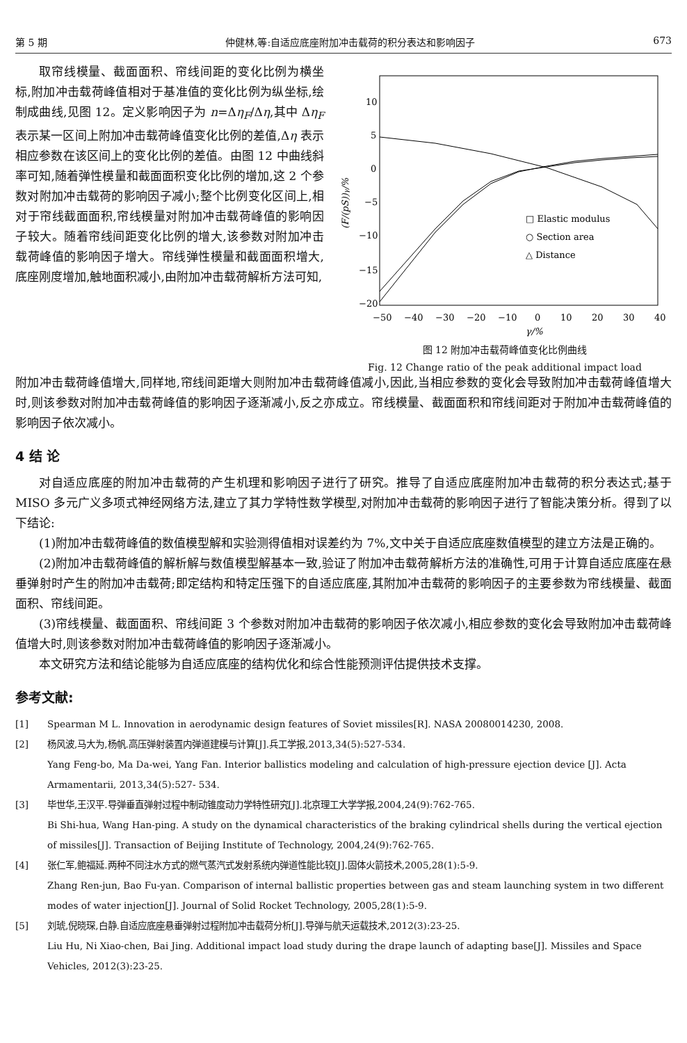第 5 期 仲健林,等:自适应底座附加冲击载荷的积分表达和影响因子 673
取帘线模量、截面面积、帘线间距的变化比例为横坐标,附加冲击载荷峰值相对于基准值的变化比例为纵坐标,绘制成曲线,见图 12。定义影响因子为 n=Δη<sub>F</sub>/Δη,其中 Δη<sub>F</sub> 表示某一区间上附加冲击载荷峰值变化比例的差值,Δη 表示相应参数在该区间上的变化比例的差值。由图 12 中曲线斜率可知,随着弹性模量和截面面积变化比例的增加,这 2 个参数对附加冲击载荷的影响因子减小;整个比例变化区间上,相对于帘线截面面积,帘线模量对附加冲击载荷峰值的影响因子较大。随着帘线间距变化比例的增大,该参数对附加冲击载荷峰值的影响因子增大。帘线弹性模量和截面面积增大,底座刚度增加,触地面积减小,由附加冲击载荷解析方法可知,
10
5
0
−5
−10
−15
−20
−50
−40
−30
−20
−10
0
10
20
30
40
γ/%
(F/(pS))γ/%
□ Elastic modulus
○ Section area
△ Distance
图 12 附加冲击载荷峰值变化比例曲线
Fig. 12 Change ratio of the peak additional impact load
附加冲击载荷峰值增大,同样地,帘线间距增大则附加冲击载荷峰值减小,因此,当相应参数的变化会导致附加冲击载荷峰值增大时,则该参数对附加冲击载荷峰值的影响因子逐渐减小,反之亦成立。帘线模量、截面面积和帘线间距对于附加冲击载荷峰值的影响因子依次减小。
4 结 论
对自适应底座的附加冲击载荷的产生机理和影响因子进行了研究。推导了自适应底座附加冲击载荷的积分表达式;基于 MISO 多元广义多项式神经网络方法,建立了其力学特性数学模型,对附加冲击载荷的影响因子进行了智能决策分析。得到了以下结论:
(1)附加冲击载荷峰值的数值模型解和实验测得值相对误差约为 7%,文中关于自适应底座数值模型的建立方法是正确的。
(2)附加冲击载荷峰值的解析解与数值模型解基本一致,验证了附加冲击载荷解析方法的准确性,可用于计算自适应底座在悬垂弹射时产生的附加冲击载荷;即定结构和特定压强下的自适应底座,其附加冲击载荷的影响因子的主要参数为帘线模量、截面面积、帘线间距。
(3)帘线模量、截面面积、帘线间距 3 个参数对附加冲击载荷的影响因子依次减小,相应参数的变化会导致附加冲击载荷峰值增大时,则该参数对附加冲击载荷峰值的影响因子逐渐减小。
本文研究方法和结论能够为自适应底座的结构优化和综合性能预测评估提供技术支撑。
参考文献:
[1] Spearman M L. Innovation in aerodynamic design features of Soviet missiles[R]. NASA 20080014230, 2008.
[2] 杨风波,马大为,杨帆.高压弹射装置内弹道建模与计算[J].兵工学报,2013,34(5):527-534.
Yang Feng-bo, Ma Da-wei, Yang Fan. Interior ballistics modeling and calculation of high-pressure ejection device [J]. Acta Armamentarii, 2013,34(5):527- 534.
[3] 毕世华,王汉平.导弹垂直弹射过程中制动锥度动力学特性研究[J].北京理工大学学报,2004,24(9):762-765.
Bi Shi-hua, Wang Han-ping. A study on the dynamical characteristics of the braking cylindrical shells during the vertical ejection of missiles[J]. Transaction of Beijing Institute of Technology, 2004,24(9):762-765.
[4] 张仁军,鲍福延.两种不同注水方式的燃气蒸汽式发射系统内弹道性能比较[J].固体火箭技术,2005,28(1):5-9.
Zhang Ren-jun, Bao Fu-yan. Comparison of internal ballistic properties between gas and steam launching system in two different modes of water injection[J]. Journal of Solid Rocket Technology, 2005,28(1):5-9.
[5] 刘琥,倪晓琛,白静.自适应底座悬垂弹射过程附加冲击载荷分析[J].导弹与航天运载技术,2012(3):23-25.
Liu Hu, Ni Xiao-chen, Bai Jing. Additional impact load study during the drape launch of adapting base[J]. Missiles and Space Vehicles, 2012(3):23-25.